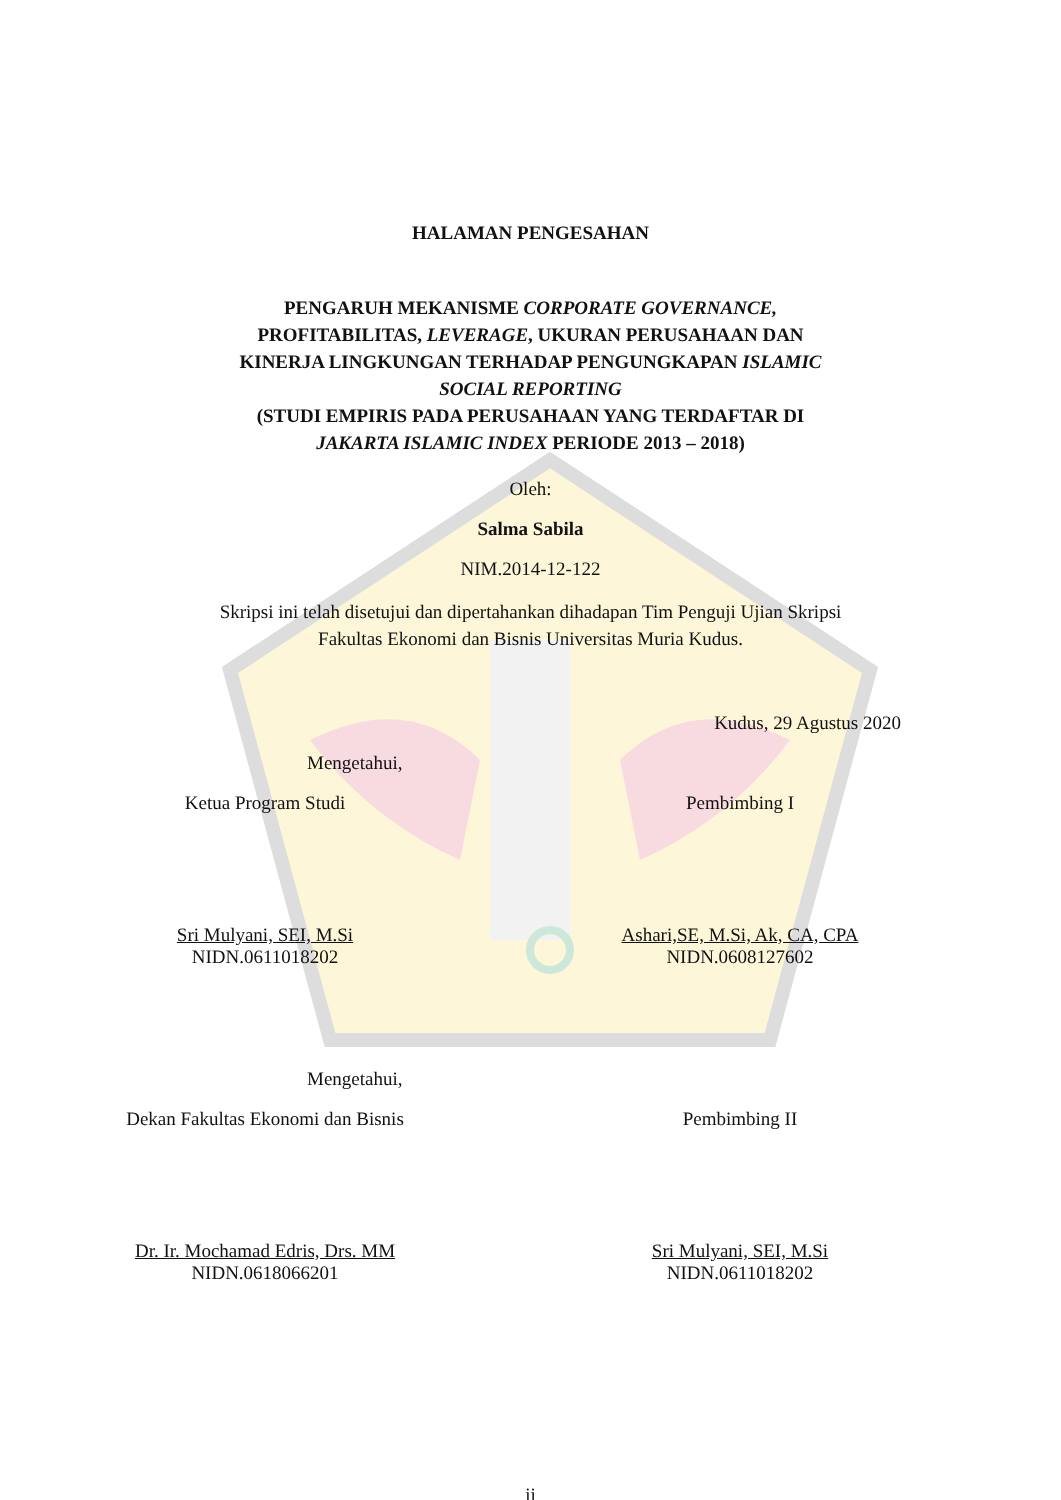HALAMAN PENGESAHAN
PENGARUH MEKANISME CORPORATE GOVERNANCE,
PROFITABILITAS, LEVERAGE, UKURAN PERUSAHAAN DAN
KINERJA LINGKUNGAN TERHADAP PENGUNGKAPAN ISLAMIC
SOCIAL REPORTING
(STUDI EMPIRIS PADA PERUSAHAAN YANG TERDAFTAR DI
JAKARTA ISLAMIC INDEX PERIODE 2013 – 2018)
Oleh:
Salma Sabila
NIM.2014-12-122
Skripsi ini telah disetujui dan dipertahankan dihadapan Tim Penguji Ujian Skripsi
Fakultas Ekonomi dan Bisnis Universitas Muria Kudus.
Kudus, 29 Agustus 2020
Mengetahui,
Ketua Program Studi Pembimbing I
Sri Mulyani, SEI, M.Si
NIDN.0611018202
Ashari,SE, M.Si, Ak, CA, CPA
NIDN.0608127602
Mengetahui,
Dekan Fakultas Ekonomi dan Bisnis Pembimbing II
Dr. Ir. Mochamad Edris, Drs. MM
NIDN.0618066201
Sri Mulyani, SEI, M.Si
NIDN.0611018202
ii